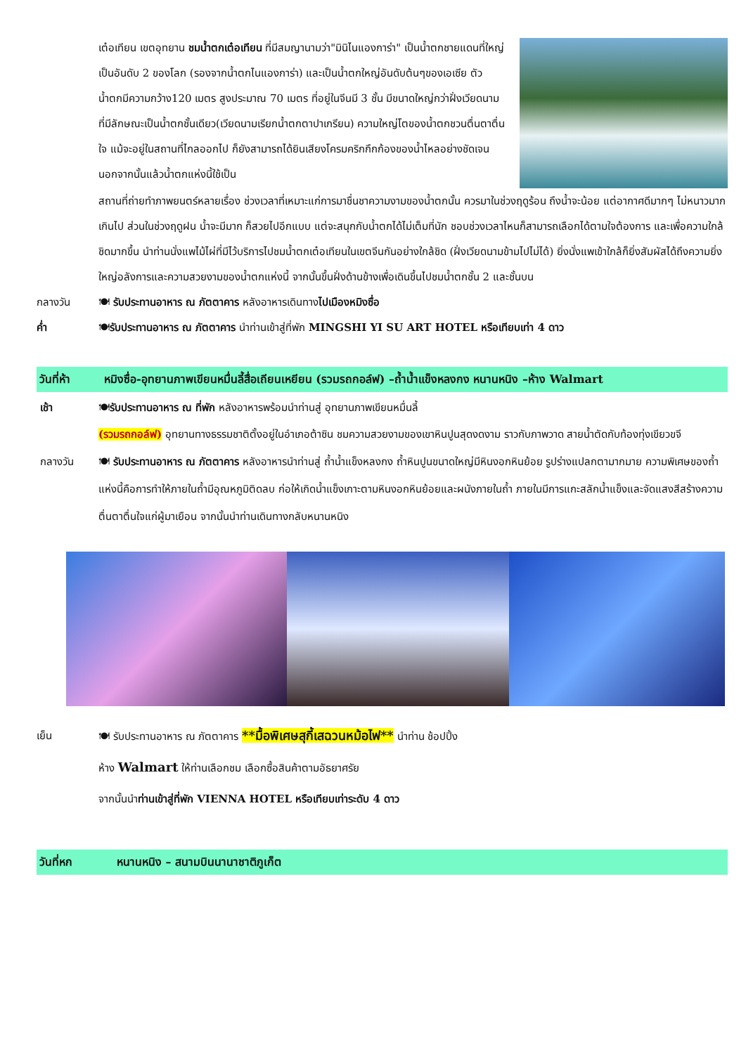เต๋อเทียน เขตอุทยาน ชมน้ำตกเต๋อเทียน ที่มีสมญานามว่า"มินิไนแองการ่า" เป็นน้ำตกชายแดนที่ใหญ่เป็นอันดับ 2 ของโลก (รองจากน้ำตกไนแองการ่า) และเป็นน้ำตกใหญ่อันดับต้นๆของเอเซีย ตัวน้ำตกมีความกว้าง120 เมตร สูงประมาณ 70 เมตร ที่อยู่ในจีนมี 3 ชั้น มีขนาดใหญ่กว่าฝั่งเวียดนามที่มีลักษณะเป็นน้ำตกชั้นเดียว(เวียดนามเรียกน้ำตกตาปาเกรียน) ความใหญ่โตของน้ำตกชวนตื่นตาตื่นใจ แม้จะอยู่ในสถานที่ไกลออกไป ก็ยังสามารถได้ยินเสียงโครมคริกกึกก้องของน้ำไหลอย่างชัดเจน นอกจากนั้นแล้วน้ำตกแห่งนี้ใช้เป็น
สถานที่ถ่ายทำภาพยนตร์หลายเรื่อง ช่วงเวลาที่เหมาะแก่การมาชื่นชาความงามของน้ำตกนั้น ควรมาในช่วงฤดูร้อน ถึงน้ำจะน้อย แต่อากาศดีมากๆ ไม่หนาวมากเกินไป ส่วนในช่วงฤดูฝน น้ำจะมีมาก ก็สวยไปอีกแบบ แต่จะสนุกกับน้ำตกได้ไม่เต็มที่นัก ชอบช่วงเวลาไหนก็สามารถเลือกได้ตามใจต้องการ และเพื่อความใกล้ชิดมากขึ้น นำท่านนั่งแพไม้ไผ่ที่มีไว้บริการไปชมน้ำตกเต๋อเทียนในเขตจีนกันอย่างใกล้ชิด (ฝั่งเวียดนามข้ามไปไม่ได้) ยิ่งนั่งแพเข้าใกล้ก็ยิ่งสัมผัสได้ถึงความยิ่งใหญ่อลังการและความสวยงามของน้ำตกแห่งนี้ จากนั้นขึ้นฝั่งด้านข้างเพื่อเดินขึ้นไปชมน้ำตกชั้น 2 และชั้นบน
กลางวัน 🍽 รับประทานอาหาร ณ ภัตตาคาร หลังอาหารเดินทางไปเมืองหมิงซื่อ
ค่ำ 🍽รับประทานอาหาร ณ ภัตตาคาร นำท่านเข้าสู่ที่พัก MINGSHI YI SU ART HOTEL หรือเทียบเท่า 4 ดาว
วันที่ห้า หมิงซื่อ-อุทยานภาพเขียนหมื่นลี้สื่อเถียนเหยียน (รวมรถกอล์ฟ) –ถ้ำน้ำแข็งหลงกง หนานหนิง –ห้าง Walmart
เช้า 🍽รับประทานอาหาร ณ ที่พัก หลังอาหารพร้อมนำท่านสู่ อุทยานภาพเขียนหมื่นลี้
(รวมรถกอล์ฟ) อุทยานทางธรรมชาติตั้งอยู่ในอำเภอต้าซิน ชมความสวยงามของเขาหินปูนสุดงดงาม ราวกับภาพวาด สายน้ำตัดกับท้องทุ่งเขียวขจี
กลางวัน 🍽 รับประทานอาหาร ณ ภัตตาคาร หลังอาหารนำท่านสู่ ถ้ำน้ำแข็งหลงกง ถ้ำหินปูนขนาดใหญ่มีหินงอกหินย้อย รูปร่างแปลกตามากมาย ความพิเศษของถ้ำแห่งนี้คือการทำให้ภายในถ้ำมีอุณหภูมิติดลบ ก่อให้เกิดน้ำแข็งเกาะตามหินงอกหินย้อยและผนังภายในถ้ำ ภายในมีการแกะสลักน้ำแข็งและจัดแสงสีสร้างความตื่นตาตื่นใจแก่ผู้มาเยือน จากนั้นนำท่านเดินทางกลับหนานหนิง
เย็น 🍽 รับประทานอาหาร ณ ภัตตาคาร **มื้อพิเศษสุกี้เสฉวนหม้อไฟ** นำท่าน ช้อปปิ้ง
ห้าง Walmart ให้ท่านเลือกชม เลือกซื้อสินค้าตามอัธยาศรัย
จากนั้นนำท่านเข้าสู่ที่พัก VIENNA HOTEL หรือเทียบเท่าระดับ 4 ดาว
วันที่หก หนานหนิง – สนามบินนานาชาติภูเก็ต